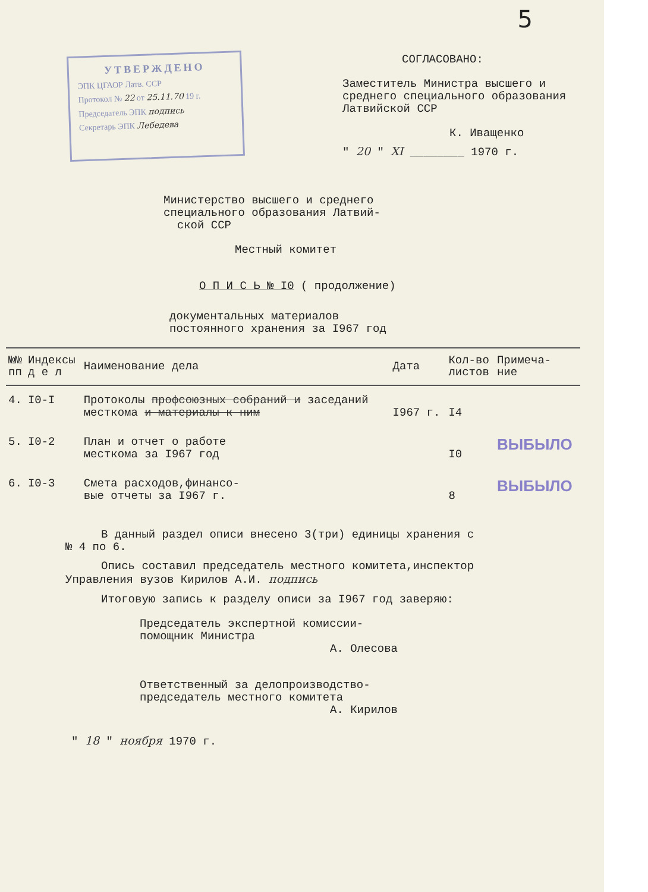5
УТВЕРЖДЕНО
ЭПК ЦГАОР Латв. ССР
Протокол № 22 от 25.11.70 19 г.
Председатель ЭПК подпись
Секретарь ЭПК Лебедева
СОГЛАСОВАНО:
Заместитель Министра высшего и среднего специального образования Латвийской ССР
К. Иващенко
" 20 " XI ________ 1970 г.
Министерство высшего и среднего
специального образования Латвий-
ской ССР
Местный комитет
О П И С Ь № I0 ( продолжение)
документальных материалов
постоянного хранения за I967 год
| №№ пп | Индексы д е л | Наименование дела | Дата | Кол-во листов | Примеча- ние |
| --- | --- | --- | --- | --- | --- |
| 4. | I0-I | Протоколы профсоюзных собраний и заседаний месткома и материалы к ним | I967 г. | I4 | |
| 5. | I0-2 | План и отчет о работе месткома за I967 год | | I0 | ВЫБЫЛО |
| 6. | I0-3 | Смета расходов,финансо- вые отчеты за I967 г. | | 8 | ВЫБЫЛО |
В данный раздел описи внесено 3(три) единицы хранения с
№ 4 по 6.
Опись составил председатель местного комитета,инспектор
Управления вузов Кирилов А.И. подпись
Итоговую запись к разделу описи за I967 год заверяю:
Председатель экспертной комиссии-
помощник Министра
А. Олесова
Ответственный за делопроизводство-
председатель местного комитета
А. Кирилов
" 18 " ноября 1970 г.